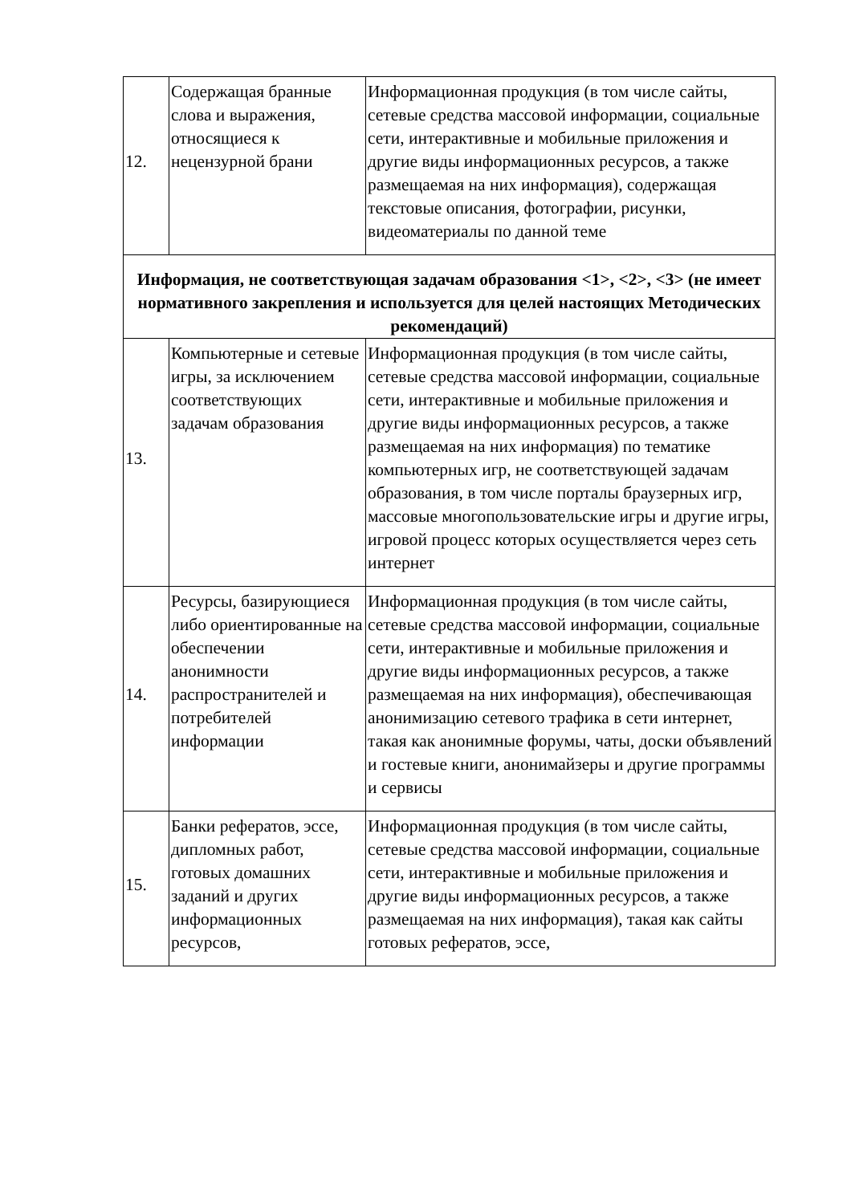| 12. | Содержащая бранные слова и выражения, относящиеся к нецензурной брани | Информационная продукция (в том числе сайты, сетевые средства массовой информации, социальные сети, интерактивные и мобильные приложения и другие виды информационных ресурсов, а также размещаемая на них информация), содержащая текстовые описания, фотографии, рисунки, видеоматериалы по данной теме |
| Информация, не соответствующая задачам образования <1>, <2>, <3> (не имеет нормативного закрепления и используется для целей настоящих Методических рекомендаций) | | |
| 13. | Компьютерные и сетевые игры, за исключением соответствующих задачам образования | Информационная продукция (в том числе сайты, сетевые средства массовой информации, социальные сети, интерактивные и мобильные приложения и другие виды информационных ресурсов, а также размещаемая на них информация) по тематике компьютерных игр, не соответствующей задачам образования, в том числе порталы браузерных игр, массовые многопользовательские игры и другие игры, игровой процесс которых осуществляется через сеть интернет |
| 14. | Ресурсы, базирующиеся либо ориентированные на обеспечении анонимности распространителей и потребителей информации | Информационная продукция (в том числе сайты, сетевые средства массовой информации, социальные сети, интерактивные и мобильные приложения и другие виды информационных ресурсов, а также размещаемая на них информация), обеспечивающая анонимизацию сетевого трафика в сети интернет, такая как анонимные форумы, чаты, доски объявлений и гостевые книги, анонимайзеры и другие программы и сервисы |
| 15. | Банки рефератов, эссе, дипломных работ, готовых домашних заданий и других информационных ресурсов, | Информационная продукция (в том числе сайты, сетевые средства массовой информации, социальные сети, интерактивные и мобильные приложения и другие виды информационных ресурсов, а также размещаемая на них информация), такая как сайты готовых рефератов, эссе, |